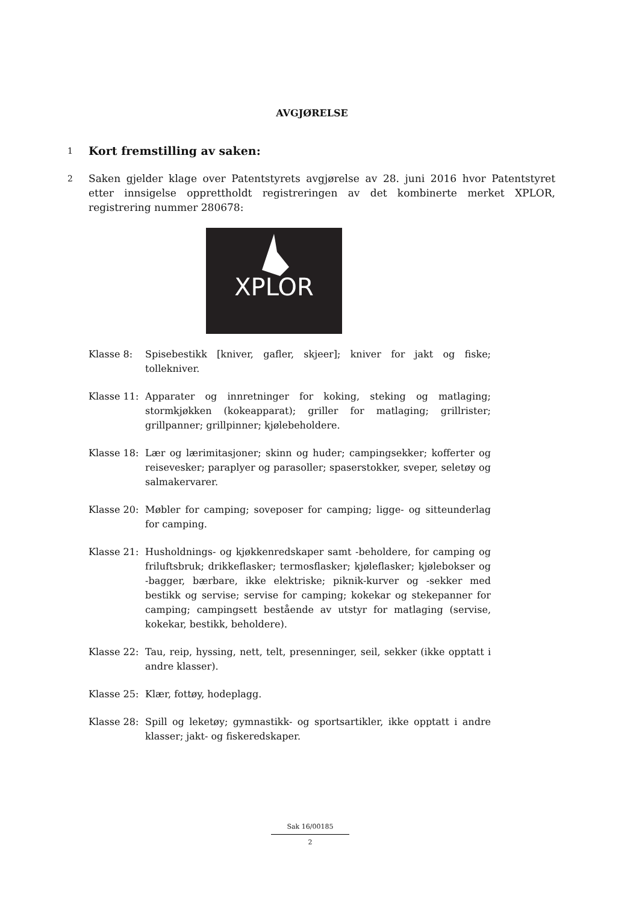AVGJØRELSE
1
Kort fremstilling av saken:
2
Saken gjelder klage over Patentstyrets avgjørelse av 28. juni 2016 hvor Patentstyret etter innsigelse opprettholdt registreringen av det kombinerte merket XPLOR, registrering nummer 280678:
XPLOR
Klasse 8: Spisebestikk [kniver, gafler, skjeer]; kniver for jakt og fiske; tollekniver.
Klasse 11:
Apparater og innretninger for koking, steking og matlaging; stormkjøkken (kokeapparat); griller for matlaging; grillrister; grillpanner; grillpinner; kjølebeholdere.
Klasse 18:
Lær og lærimitasjoner; skinn og huder; campingsekker; kofferter og reisevesker; paraplyer og parasoller; spaserstokker, sveper, seletøy og salmakervarer.
Klasse 20:
Møbler for camping; soveposer for camping; ligge- og sitteunderlag for camping.
Klasse 21:
Husholdnings- og kjøkkenredskaper samt -beholdere, for camping og friluftsbruk; drikkeflasker; termosflasker; kjøleflasker; kjølebokser og -bagger, bærbare, ikke elektriske; piknik-kurver og -sekker med bestikk og servise; servise for camping; kokekar og stekepanner for camping; campingsett bestående av utstyr for matlaging (servise, kokekar, bestikk, beholdere).
Klasse 22:
Tau, reip, hyssing, nett, telt, presenninger, seil, sekker (ikke opptatt i andre klasser).
Klasse 25:
Klær, fottøy, hodeplagg.
Klasse 28:
Spill og leketøy; gymnastikk- og sportsartikler, ikke opptatt i andre klasser; jakt- og fiskeredskaper.
Sak 16/00185
2